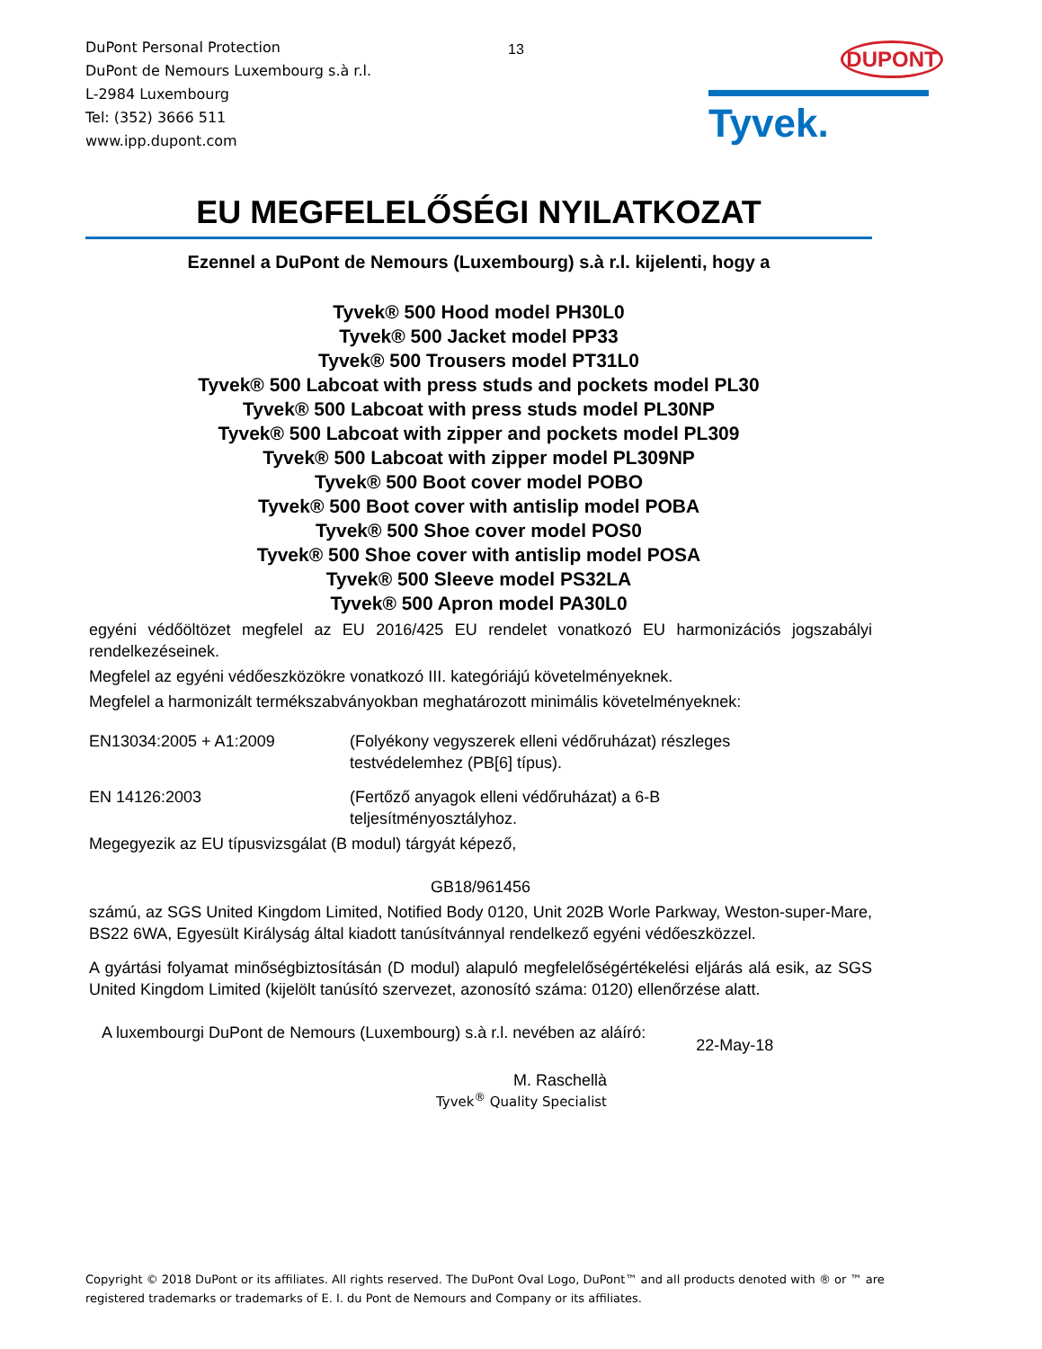DuPont Personal Protection
DuPont de Nemours Luxembourg s.à r.l.
L-2984 Luxembourg
Tel: (352) 3666 511
www.ipp.dupont.com
13 DUPONT
Tyvek.
EU MEGFELELŐSÉGI NYILATKOZAT
Ezennel a DuPont de Nemours (Luxembourg) s.à r.l. kijelenti, hogy a
Tyvek® 500 Hood model PH30L0
Tyvek® 500 Jacket model PP33
Tyvek® 500 Trousers model PT31L0
Tyvek® 500 Labcoat with press studs and pockets model PL30
Tyvek® 500 Labcoat with press studs model PL30NP
Tyvek® 500 Labcoat with zipper and pockets model PL309
Tyvek® 500 Labcoat with zipper model PL309NP
Tyvek® 500 Boot cover model POBO
Tyvek® 500 Boot cover with antislip model POBA
Tyvek® 500 Shoe cover model POS0
Tyvek® 500 Shoe cover with antislip model POSA
Tyvek® 500 Sleeve model PS32LA
Tyvek® 500 Apron model PA30L0
egyéni védőöltözet megfelel az EU 2016/425 EU rendelet vonatkozó EU harmonizációs jogszabályi rendelkezéseinek.
Megfelel az egyéni védőeszközökre vonatkozó III. kategóriájú követelményeknek.
Megfelel a harmonizált termékszabványokban meghatározott minimális követelményeknek:
EN13034:2005 + A1:2009 (Folyékony vegyszerek elleni védőruházat) részleges
testvédelemhez (PB[6] típus).
EN 14126:2003 (Fertőző anyagok elleni védőruházat) a 6-B
teljesítményosztályhoz.
Megegyezik az EU típusvizsgálat (B modul) tárgyát képező,
GB18/961456
számú, az SGS United Kingdom Limited, Notified Body 0120, Unit 202B Worle Parkway, Weston-super-Mare, BS22 6WA, Egyesült Királyság által kiadott tanúsítvánnyal rendelkező egyéni védőeszközzel.
A gyártási folyamat minőségbiztosításán (D modul) alapuló megfelelőségértékelési eljárás alá esik, az SGS United Kingdom Limited (kijelölt tanúsító szervezet, azonosító száma: 0120) ellenőrzése alatt.
A luxembourgi DuPont de Nemours (Luxembourg) s.à r.l. nevében az aláíró:
22-May-18
M. Raschellà
Tyvek<sup>®</sup> Quality Specialist
Copyright © 2018 DuPont or its affiliates. All rights reserved. The DuPont Oval Logo, DuPont™ and all products denoted with ® or ™ are registered trademarks or trademarks of E. I. du Pont de Nemours and Company or its affiliates.